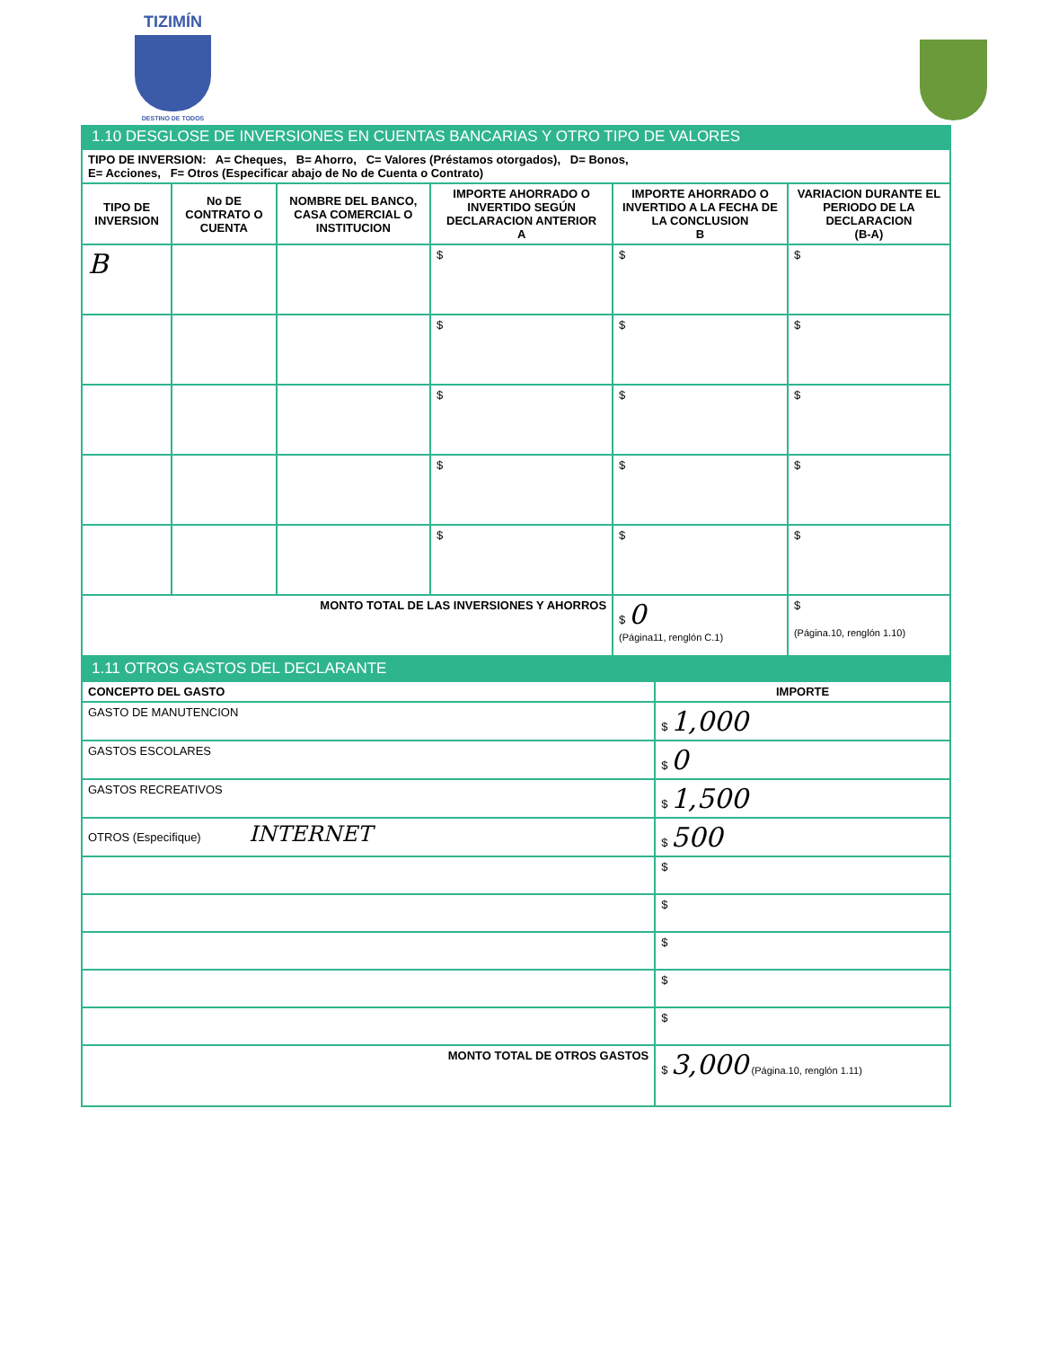TIZIMÍN
DESTINO DE TODOS
1.10 DESGLOSE DE INVERSIONES EN CUENTAS BANCARIAS Y OTRO TIPO DE VALORES
| TIPO DE INVERSION: A= Cheques, B= Ahorro, C= Valores (Préstamos otorgados), D= Bonos, E= Acciones, F= Otros (Especificar abajo de No de Cuenta o Contrato) | | | | | |
| TIPO DE INVERSION | No DE CONTRATO O CUENTA | NOMBRE DEL BANCO, CASA COMERCIAL O INSTITUCION | IMPORTE AHORRADO O INVERTIDO SEGÚN DECLARACION ANTERIOR A | IMPORTE AHORRADO O INVERTIDO A LA FECHA DE LA CONCLUSION B | VARIACION DURANTE EL PERIODO DE LA DECLARACION (B-A) |
| B | | | $ | $ | $ |
| | | | $ | $ | $ |
| | | | $ | $ | $ |
| | | | $ | $ | $ |
| | | | $ | $ | $ |
| MONTO TOTAL DE LAS INVERSIONES Y AHORROS | | | | $ 0 (Página11, renglón C.1) | $ (Página.10, renglón 1.10) |
1.11 OTROS GASTOS DEL DECLARANTE
| CONCEPTO DEL GASTO | IMPORTE |
| --- | --- |
| GASTO DE MANUTENCION | $ 1,000 |
| GASTOS ESCOLARES | $ 0 |
| GASTOS RECREATIVOS | $ 1,500 |
| OTROS (Especifique) INTERNET | $ 500 |
| | $ |
| | $ |
| | $ |
| | $ |
| | $ |
| MONTO TOTAL DE OTROS GASTOS | $ 3,000 (Página.10, renglón 1.11) |